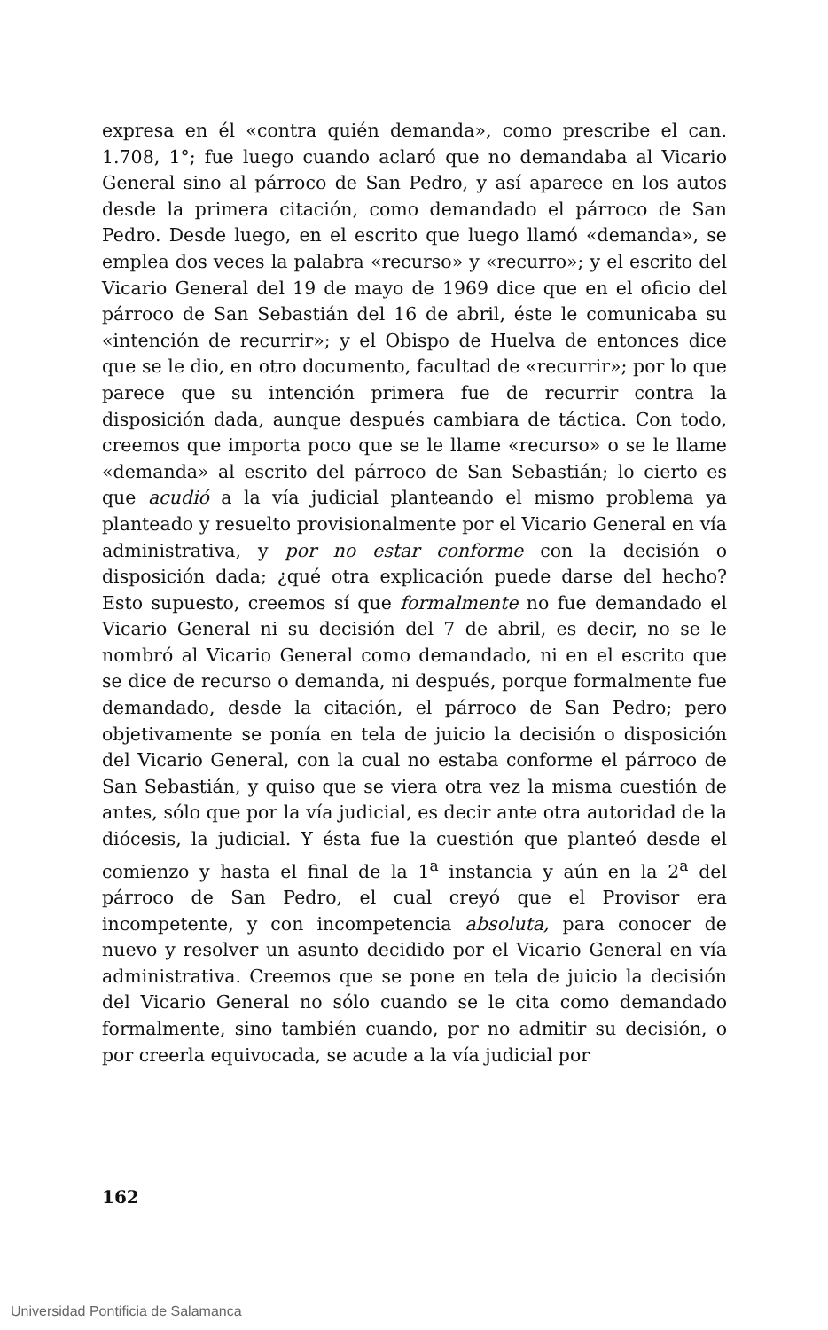expresa en él «contra quién demanda», como prescribe el can. 1.708, 1°; fue luego cuando aclaró que no demandaba al Vicario General sino al párroco de San Pedro, y así aparece en los autos desde la primera citación, como demandado el párroco de San Pedro. Desde luego, en el escrito que luego llamó «demanda», se emplea dos veces la palabra «recurso» y «recurro»; y el escrito del Vicario General del 19 de mayo de 1969 dice que en el oficio del párroco de San Sebastián del 16 de abril, éste le comunicaba su «intención de recurrir»; y el Obispo de Huelva de entonces dice que se le dio, en otro documento, facultad de «recurrir»; por lo que parece que su intención primera fue de recurrir contra la disposición dada, aunque después cambiara de táctica. Con todo, creemos que importa poco que se le llame «recurso» o se le llame «demanda» al escrito del párroco de San Sebastián; lo cierto es que acudió a la vía judicial planteando el mismo problema ya planteado y resuelto provisionalmente por el Vicario General en vía administrativa, y por no estar conforme con la decisión o disposición dada; ¿qué otra explicación puede darse del hecho? Esto supuesto, creemos sí que formalmente no fue demandado el Vicario General ni su decisión del 7 de abril, es decir, no se le nombró al Vicario General como demandado, ni en el escrito que se dice de recurso o demanda, ni después, porque formalmente fue demandado, desde la citación, el párroco de San Pedro; pero objetivamente se ponía en tela de juicio la decisión o disposición del Vicario General, con la cual no estaba conforme el párroco de San Sebastián, y quiso que se viera otra vez la misma cuestión de antes, sólo que por la vía judicial, es decir ante otra autoridad de la diócesis, la judicial. Y ésta fue la cuestión que planteó desde el comienzo y hasta el final de la 1<sup>a</sup> instancia y aún en la 2<sup>a</sup> del párroco de San Pedro, el cual creyó que el Provisor era incompetente, y con incompetencia absoluta, para conocer de nuevo y resolver un asunto decidido por el Vicario General en vía administrativa. Creemos que se pone en tela de juicio la decisión del Vicario General no sólo cuando se le cita como demandado formalmente, sino también cuando, por no admitir su decisión, o por creerla equivocada, se acude a la vía judicial por
162
Universidad Pontificia de Salamanca